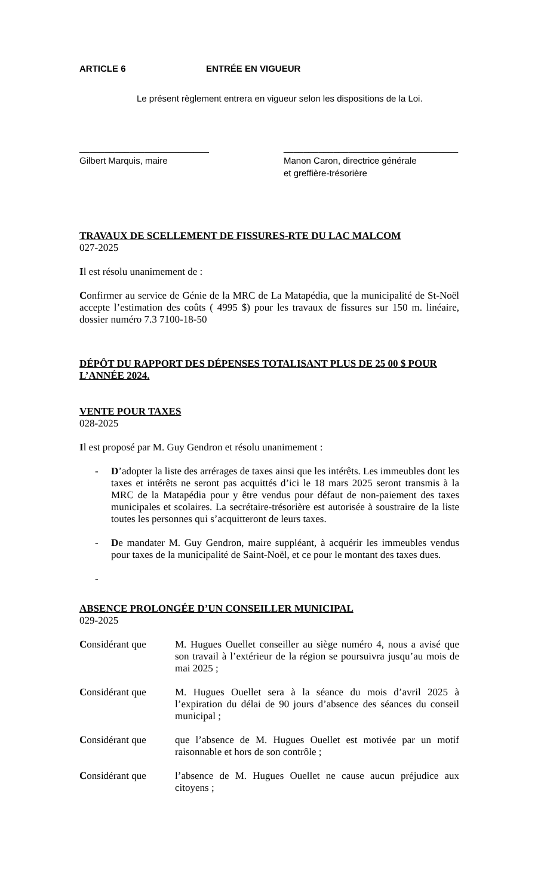ARTICLE 6 ENTRÉE EN VIGUEUR
Le présent règlement entrera en vigueur selon les dispositions de la Loi.
__________________________
Gilbert Marquis, maire
___________________________________
Manon Caron, directrice générale
et greffière-trésorière
TRAVAUX DE SCELLEMENT DE FISSURES-RTE DU LAC MALCOM
027-2025
Il est résolu unanimement de :
Confirmer au service de Génie de la MRC de La Matapédia, que la municipalité de St-Noël accepte l’estimation des coûts ( 4995 $) pour les travaux de fissures sur 150 m. linéaire, dossier numéro 7.3 7100-18-50
DÉPÔT DU RAPPORT DES DÉPENSES TOTALISANT PLUS DE 25 00 $ POUR L’ANNÉE 2024.
VENTE POUR TAXES
028-2025
Il est proposé par M. Guy Gendron et résolu unanimement :
- D’adopter la liste des arrérages de taxes ainsi que les intérêts. Les immeubles dont les taxes et intérêts ne seront pas acquittés d’ici le 18 mars 2025 seront transmis à la MRC de la Matapédia pour y être vendus pour défaut de non-paiement des taxes municipales et scolaires. La secrétaire-trésorière est autorisée à soustraire de la liste toutes les personnes qui s’acquitteront de leurs taxes.
- De mandater M. Guy Gendron, maire suppléant, à acquérir les immeubles vendus pour taxes de la municipalité de Saint-Noël, et ce pour le montant des taxes dues.
-
ABSENCE PROLONGÉE D’UN CONSEILLER MUNICIPAL
029-2025
Considérant que M. Hugues Ouellet conseiller au siège numéro 4, nous a avisé que son travail à l’extérieur de la région se poursuivra jusqu’au mois de mai 2025 ;
Considérant que M. Hugues Ouellet sera à la séance du mois d’avril 2025 à l’expiration du délai de 90 jours d’absence des séances du conseil municipal ;
Considérant que que l’absence de M. Hugues Ouellet est motivée par un motif raisonnable et hors de son contrôle ;
Considérant que l’absence de M. Hugues Ouellet ne cause aucun préjudice aux citoyens ;